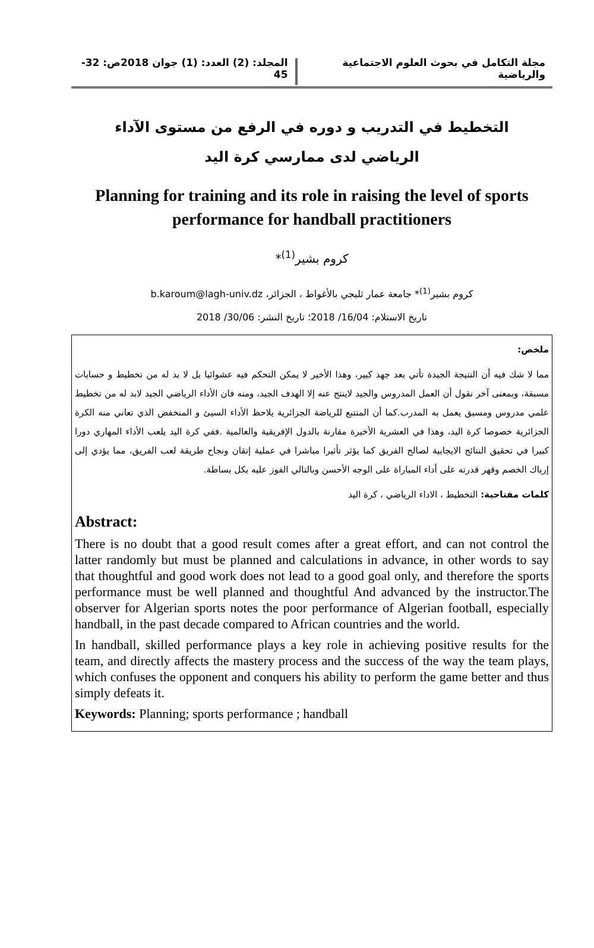مجلة التكامل في بحوث العلوم الاجتماعية والرياضية
المجلد: (2) العدد: (1) جوان 2018ص: 32-45
التخطيط في التدريب و دوره في الرفع من مستوى الآداء الرياضي لدى ممارسي كرة اليد
Planning for training and its role in raising the level of sports performance for handball practitioners
كروم بشير<sup>(1)</sup>*
كروم بشير<sup>(1)</sup>* جامعة عمار ثليجي بالأغواط ، الجزائر، b.karoum@lagh-univ.dz
تاريخ الاستلام: 16/04/ 2018؛ تاريخ النشر: 30/06/ 2018
ملخص:
مما لا شك فيه أن النتيجة الجيدة تأتي بعد جهد كبير، وهذا الأخير لا يمكن التحكم فيه عشوائيا بل لا بد له من تخطيط و حسابات مسبقة، وبمعنى آخر نقول أن العمل المدروس والجيد لاينتج عنه إلا الهدف الجيد، ومنه فان الأداء الرياضي الجيد لابد له من تخطيط علمي مدروس ومسبق يعمل به المدرب.كما أن المتتبع للرياضة الجزائرية يلاحظ الأداء السيئ و المنخفض الذي تعاني منه الكرة الجزائرية خصوصا كرة اليد، وهذا في العشرية الأخيرة مقارنة بالدول الإفريقية والعالمية .ففي كرة اليد يلعب الأداء المهاري دورا كبيرا في تحقيق النتائج الايجابية لصالح الفريق كما يؤثر تأثيرا مباشرا في عملية إتقان ونجاح طريقة لعب الفريق، مما يؤدي إلى إرباك الخصم وقهر قدرته على أداء المباراة على الوجه الأحسن وبالتالي الفوز عليه بكل بساطة.
كلمات مفتاحية: التخطيط ، الاداء الرياضي ، كرة اليد
Abstract:
There is no doubt that a good result comes after a great effort, and can not control the latter randomly but must be planned and calculations in advance, in other words to say that thoughtful and good work does not lead to a good goal only, and therefore the sports performance must be well planned and thoughtful And advanced by the instructor.The observer for Algerian sports notes the poor performance of Algerian football, especially handball, in the past decade compared to African countries and the world.
In handball, skilled performance plays a key role in achieving positive results for the team, and directly affects the mastery process and the success of the way the team plays, which confuses the opponent and conquers his ability to perform the game better and thus simply defeats it.
Keywords: Planning; sports performance ; handball